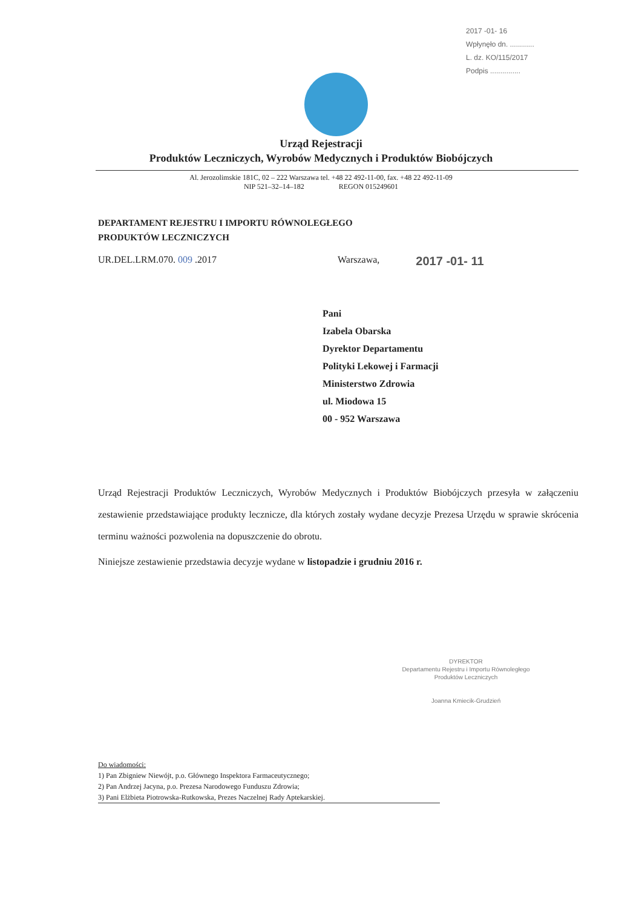2017 -01- 16
Wpłynęło dn. ............
L. dz. KO/115/2017
Podpis ...............
Urząd Rejestracji
Produktów Leczniczych, Wyrobów Medycznych i Produktów Biobójczych
Al. Jerozolimskie 181C, 02 – 222 Warszawa tel. +48 22 492-11-00, fax. +48 22 492-11-09
NIP 521–32–14–182 REGON 015249601
DEPARTAMENT REJESTRU I IMPORTU RÓWNOLEGŁEGO
PRODUKTÓW LECZNICZYCH
UR.DEL.LRM.070. 009 .2017 Warszawa, 2017 -01- 11
Pani
Izabela Obarska
Dyrektor Departamentu
Polityki Lekowej i Farmacji
Ministerstwo Zdrowia
ul. Miodowa 15
00 - 952 Warszawa
Urząd Rejestracji Produktów Leczniczych, Wyrobów Medycznych i Produktów Biobójczych przesyła w załączeniu zestawienie przedstawiające produkty lecznicze, dla których zostały wydane decyzje Prezesa Urzędu w sprawie skrócenia terminu ważności pozwolenia na dopuszczenie do obrotu.
Niniejsze zestawienie przedstawia decyzje wydane w listopadzie i grudniu 2016 r.
DYREKTOR
Departamentu Rejestru i Importu Równoległego
Produktów Leczniczych
Joanna Kmiecik-Grudzień
Do wiadomości:
1) Pan Zbigniew Niewójt, p.o. Głównego Inspektora Farmaceutycznego;
2) Pan Andrzej Jacyna, p.o. Prezesa Narodowego Funduszu Zdrowia;
3) Pani Elżbieta Piotrowska-Rutkowska, Prezes Naczelnej Rady Aptekarskiej.